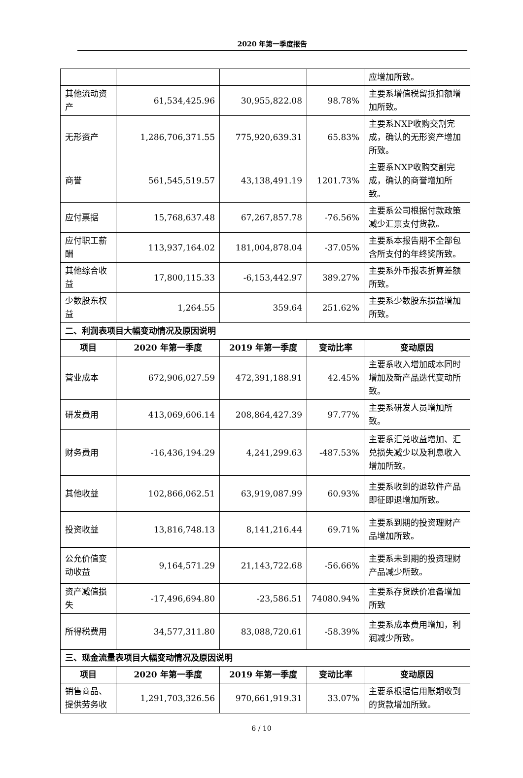2020 年第一季度报告
| | | | | 应增加所致。 |
| 其他流动资产 | 61,534,425.96 | 30,955,822.08 | 98.78% | 主要系增值税留抵扣额增加所致。 |
| 无形资产 | 1,286,706,371.55 | 775,920,639.31 | 65.83% | 主要系NXP收购交割完成，确认的无形资产增加所致。 |
| 商誉 | 561,545,519.57 | 43,138,491.19 | 1201.73% | 主要系NXP收购交割完成，确认的商誉增加所致。 |
| 应付票据 | 15,768,637.48 | 67,267,857.78 | -76.56% | 主要系公司根据付款政策减少汇票支付货款。 |
| 应付职工薪酬 | 113,937,164.02 | 181,004,878.04 | -37.05% | 主要系本报告期不全部包含所支付的年终奖所致。 |
| 其他综合收益 | 17,800,115.33 | -6,153,442.97 | 389.27% | 主要系外币报表折算差额所致。 |
| 少数股东权益 | 1,264.55 | 359.64 | 251.62% | 主要系少数股东损益增加所致。 |
| 二、利润表项目大幅变动情况及原因说明 | | | | |
| 项目 | 2020 年第一季度 | 2019 年第一季度 | 变动比率 | 变动原因 |
| 营业成本 | 672,906,027.59 | 472,391,188.91 | 42.45% | 主要系收入增加成本同时增加及新产品迭代变动所致。 |
| 研发费用 | 413,069,606.14 | 208,864,427.39 | 97.77% | 主要系研发人员增加所致。 |
| 财务费用 | -16,436,194.29 | 4,241,299.63 | -487.53% | 主要系汇兑收益增加、汇兑损失减少以及利息收入增加所致。 |
| 其他收益 | 102,866,062.51 | 63,919,087.99 | 60.93% | 主要系收到的退软件产品即征即退增加所致。 |
| 投资收益 | 13,816,748.13 | 8,141,216.44 | 69.71% | 主要系到期的投资理财产品增加所致。 |
| 公允价值变动收益 | 9,164,571.29 | 21,143,722.68 | -56.66% | 主要系未到期的投资理财产品减少所致。 |
| 资产减值损失 | -17,496,694.80 | -23,586.51 | 74080.94% | 主要系存货跌价准备增加所致 |
| 所得税费用 | 34,577,311.80 | 83,088,720.61 | -58.39% | 主要系成本费用增加，利润减少所致。 |
| 三、现金流量表项目大幅变动情况及原因说明 | | | | |
| 项目 | 2020 年第一季度 | 2019 年第一季度 | 变动比率 | 变动原因 |
| 销售商品、提供劳务收 | 1,291,703,326.56 | 970,661,919.31 | 33.07% | 主要系根据信用账期收到的货款增加所致。 |
6 / 10